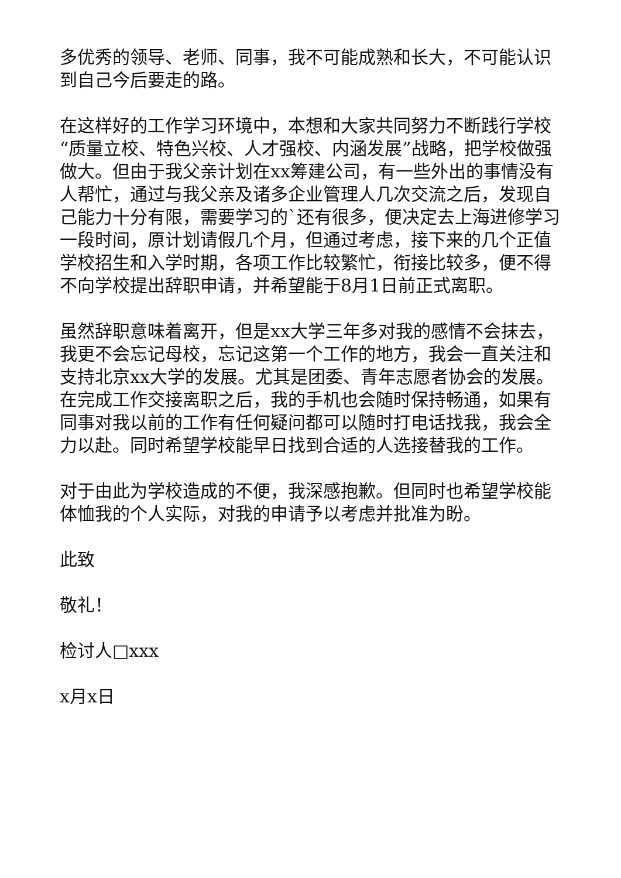多优秀的领导、老师、同事，我不可能成熟和长大，不可能认识到自己今后要走的路。
在这样好的工作学习环境中，本想和大家共同努力不断践行学校“质量立校、特色兴校、人才强校、内涵发展”战略，把学校做强做大。但由于我父亲计划在xx筹建公司，有一些外出的事情没有人帮忙，通过与我父亲及诸多企业管理人几次交流之后，发现自己能力十分有限，需要学习的`还有很多，便决定去上海进修学习一段时间，原计划请假几个月，但通过考虑，接下来的几个正值学校招生和入学时期，各项工作比较繁忙，衔接比较多，便不得不向学校提出辞职申请，并希望能于8月1日前正式离职。
虽然辞职意味着离开，但是xx大学三年多对我的感情不会抹去，我更不会忘记母校，忘记这第一个工作的地方，我会一直关注和支持北京xx大学的发展。尤其是团委、青年志愿者协会的发展。在完成工作交接离职之后，我的手机也会随时保持畅通，如果有同事对我以前的工作有任何疑问都可以随时打电话找我，我会全力以赴。同时希望学校能早日找到合适的人选接替我的工作。
对于由此为学校造成的不便，我深感抱歉。但同时也希望学校能体恤我的个人实际，对我的申请予以考虑并批准为盼。
此致
敬礼！
检讨人□xxx
x月x日